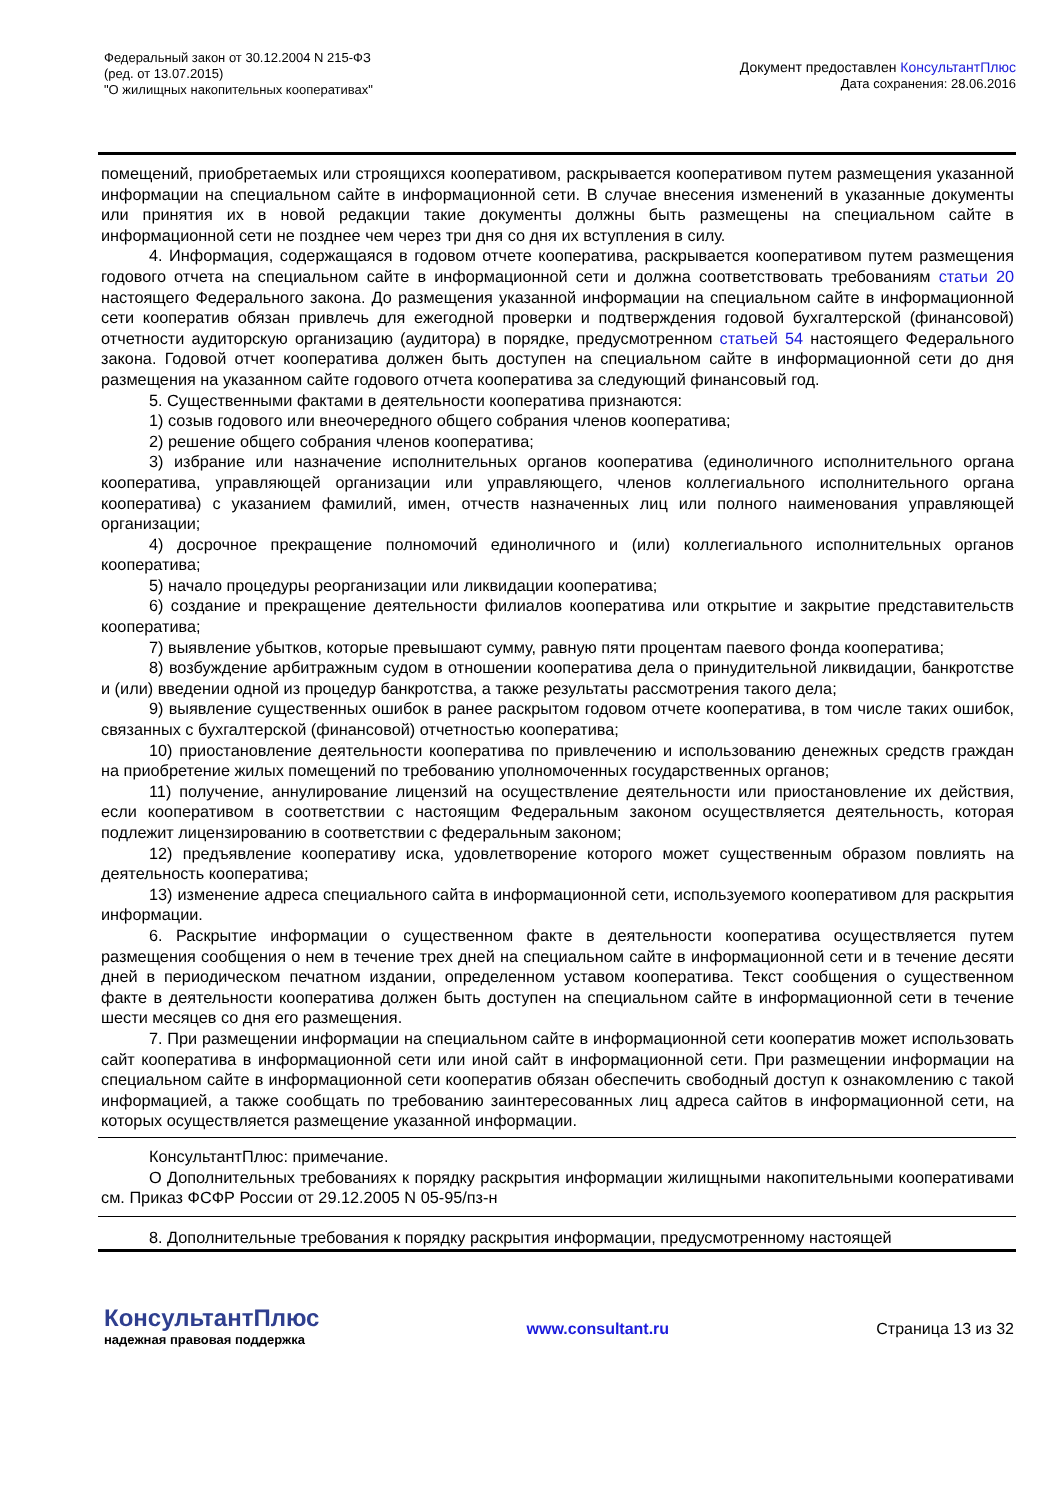Федеральный закон от 30.12.2004 N 215-ФЗ
(ред. от 13.07.2015)
"О жилищных накопительных кооперативах"
Документ предоставлен КонсультантПлюс
Дата сохранения: 28.06.2016
помещений, приобретаемых или строящихся кооперативом, раскрывается кооперативом путем размещения указанной информации на специальном сайте в информационной сети. В случае внесения изменений в указанные документы или принятия их в новой редакции такие документы должны быть размещены на специальном сайте в информационной сети не позднее чем через три дня со дня их вступления в силу.
4. Информация, содержащаяся в годовом отчете кооператива, раскрывается кооперативом путем размещения годового отчета на специальном сайте в информационной сети и должна соответствовать требованиям статьи 20 настоящего Федерального закона. До размещения указанной информации на специальном сайте в информационной сети кооператив обязан привлечь для ежегодной проверки и подтверждения годовой бухгалтерской (финансовой) отчетности аудиторскую организацию (аудитора) в порядке, предусмотренном статьей 54 настоящего Федерального закона. Годовой отчет кооператива должен быть доступен на специальном сайте в информационной сети до дня размещения на указанном сайте годового отчета кооператива за следующий финансовый год.
5. Существенными фактами в деятельности кооператива признаются:
1) созыв годового или внеочередного общего собрания членов кооператива;
2) решение общего собрания членов кооператива;
3) избрание или назначение исполнительных органов кооператива (единоличного исполнительного органа кооператива, управляющей организации или управляющего, членов коллегиального исполнительного органа кооператива) с указанием фамилий, имен, отчеств назначенных лиц или полного наименования управляющей организации;
4) досрочное прекращение полномочий единоличного и (или) коллегиального исполнительных органов кооператива;
5) начало процедуры реорганизации или ликвидации кооператива;
6) создание и прекращение деятельности филиалов кооператива или открытие и закрытие представительств кооператива;
7) выявление убытков, которые превышают сумму, равную пяти процентам паевого фонда кооператива;
8) возбуждение арбитражным судом в отношении кооператива дела о принудительной ликвидации, банкротстве и (или) введении одной из процедур банкротства, а также результаты рассмотрения такого дела;
9) выявление существенных ошибок в ранее раскрытом годовом отчете кооператива, в том числе таких ошибок, связанных с бухгалтерской (финансовой) отчетностью кооператива;
10) приостановление деятельности кооператива по привлечению и использованию денежных средств граждан на приобретение жилых помещений по требованию уполномоченных государственных органов;
11) получение, аннулирование лицензий на осуществление деятельности или приостановление их действия, если кооперативом в соответствии с настоящим Федеральным законом осуществляется деятельность, которая подлежит лицензированию в соответствии с федеральным законом;
12) предъявление кооперативу иска, удовлетворение которого может существенным образом повлиять на деятельность кооператива;
13) изменение адреса специального сайта в информационной сети, используемого кооперативом для раскрытия информации.
6. Раскрытие информации о существенном факте в деятельности кооператива осуществляется путем размещения сообщения о нем в течение трех дней на специальном сайте в информационной сети и в течение десяти дней в периодическом печатном издании, определенном уставом кооператива. Текст сообщения о существенном факте в деятельности кооператива должен быть доступен на специальном сайте в информационной сети в течение шести месяцев со дня его размещения.
7. При размещении информации на специальном сайте в информационной сети кооператив может использовать сайт кооператива в информационной сети или иной сайт в информационной сети. При размещении информации на специальном сайте в информационной сети кооператив обязан обеспечить свободный доступ к ознакомлению с такой информацией, а также сообщать по требованию заинтересованных лиц адреса сайтов в информационной сети, на которых осуществляется размещение указанной информации.
КонсультантПлюс: примечание.
О Дополнительных требованиях к порядку раскрытия информации жилищными накопительными кооперативами см. Приказ ФСФР России от 29.12.2005 N 05-95/пз-н
8. Дополнительные требования к порядку раскрытия информации, предусмотренному настоящей
КонсультантПлюс
надежная правовая поддержка
www.consultant.ru Страница 13 из 32